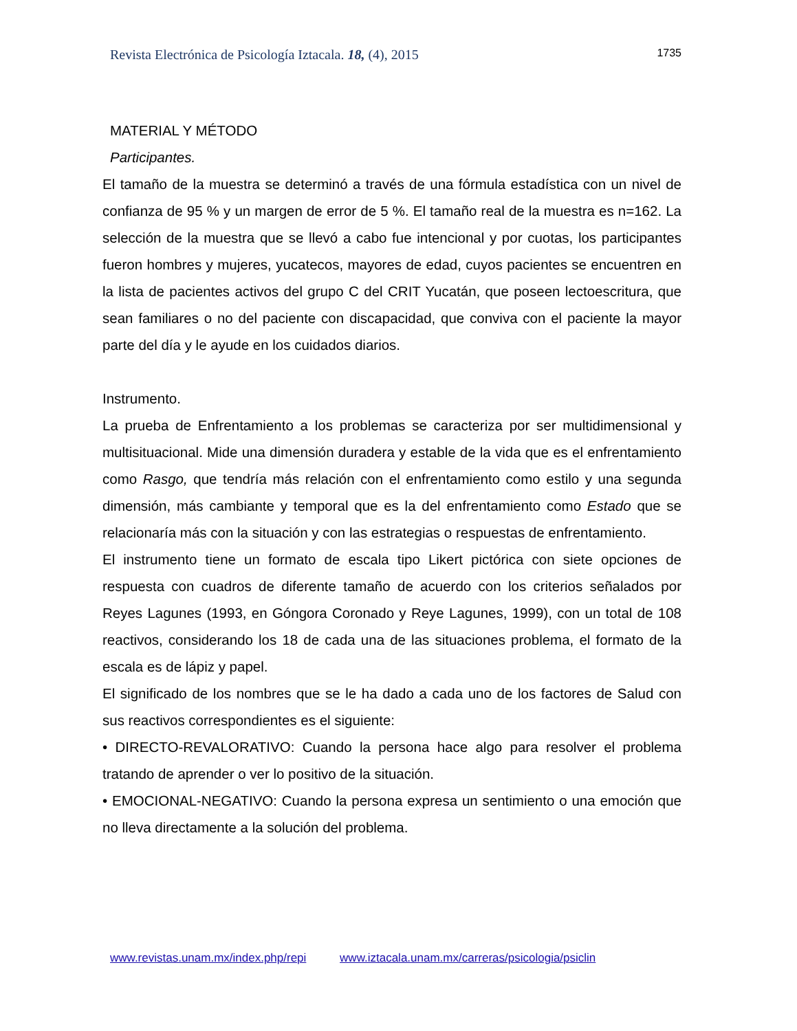Revista Electrónica de Psicología Iztacala. 18, (4), 2015 1735
MATERIAL Y MÉTODO
Participantes.
El tamaño de la muestra se determinó a través de una fórmula estadística con un nivel de confianza de 95 % y un margen de error de 5 %. El tamaño real de la muestra es n=162. La selección de la muestra que se llevó a cabo fue intencional y por cuotas, los participantes fueron hombres y mujeres, yucatecos, mayores de edad, cuyos pacientes se encuentren en la lista de pacientes activos del grupo C del CRIT Yucatán, que poseen lectoescritura, que sean familiares o no del paciente con discapacidad, que conviva con el paciente la mayor parte del día y le ayude en los cuidados diarios.
Instrumento.
La prueba de Enfrentamiento a los problemas se caracteriza por ser multidimensional y multisituacional. Mide una dimensión duradera y estable de la vida que es el enfrentamiento como Rasgo, que tendría más relación con el enfrentamiento como estilo y una segunda dimensión, más cambiante y temporal que es la del enfrentamiento como Estado que se relacionaría más con la situación y con las estrategias o respuestas de enfrentamiento.
El instrumento tiene un formato de escala tipo Likert pictórica con siete opciones de respuesta con cuadros de diferente tamaño de acuerdo con los criterios señalados por Reyes Lagunes (1993, en Góngora Coronado y Reye Lagunes, 1999), con un total de 108 reactivos, considerando los 18 de cada una de las situaciones problema, el formato de la escala es de lápiz y papel.
El significado de los nombres que se le ha dado a cada uno de los factores de Salud con sus reactivos correspondientes es el siguiente:
• DIRECTO-REVALORATIVO: Cuando la persona hace algo para resolver el problema tratando de aprender o ver lo positivo de la situación.
• EMOCIONAL-NEGATIVO: Cuando la persona expresa un sentimiento o una emoción que no lleva directamente a la solución del problema.
www.revistas.unam.mx/index.php/repi www.iztacala.unam.mx/carreras/psicologia/psiclin